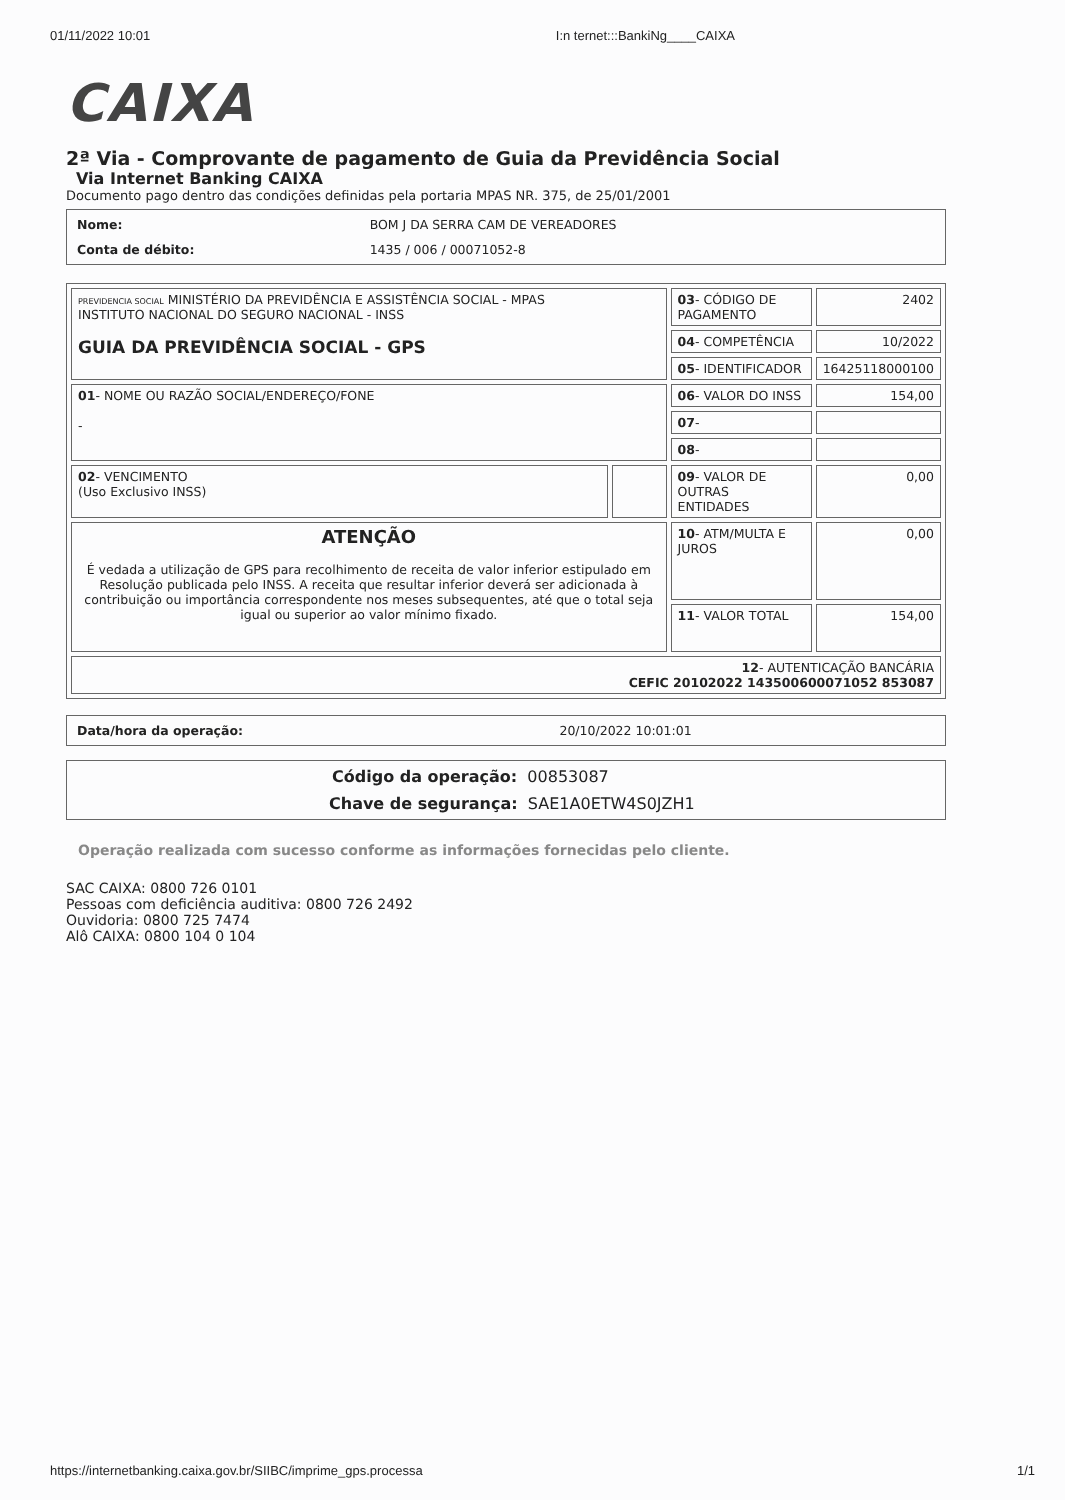01/11/2022 10:01 I:n ternet:::BankiNg____CAIXA
CAIXA
2ª Via - Comprovante de pagamento de Guia da Previdência Social
Via Internet Banking CAIXA
Documento pago dentro das condições definidas pela portaria MPAS NR. 375, de 25/01/2001
| Nome: | BOM J DA SERRA CAM DE VEREADORES |
| Conta de débito: | 1435 / 006 / 00071052-8 |
| PREVIDENCIA SOCIAL MINISTÉRIO DA PREVIDÊNCIA E ASSISTÊNCIA SOCIAL - MPAS INSTITUTO NACIONAL DO SEGURO NACIONAL - INSS GUIA DA PREVIDÊNCIA SOCIAL - GPS | | 03 - CÓDIGO DE PAGAMENTO | 2402 |
| | | 04 - COMPETÊNCIA | 10/2022 |
| | | 05 - IDENTIFICADOR | 16425118000100 |
| 01 - NOME OU RAZÃO SOCIAL/ENDEREÇO/FONE - | | 06 - VALOR DO INSS | 154,00 |
| | | 07 - | |
| | | 08 - | |
| 02 - VENCIMENTO (Uso Exclusivo INSS) | | 09 - VALOR DE OUTRAS ENTIDADES | 0,00 |
| ATENÇÃO É vedada a utilização de GPS para recolhimento de receita de valor inferior estipulado em Resolução publicada pelo INSS. A receita que resultar inferior deverá ser adicionada à contribuição ou importância correspondente nos meses subsequentes, até que o total seja igual ou superior ao valor mínimo fixado. | | 10 - ATM/MULTA E JUROS | 0,00 |
| | | 11 - VALOR TOTAL | 154,00 |
| 12 - AUTENTICAÇÃO BANCÁRIA CEFIC 20102022 143500600071052 853087 | | | |
| Data/hora da operação: | 20/10/2022 10:01:01 |
Código da operação: 00853087
Chave de segurança: SAE1A0ETW4S0JZH1
Operação realizada com sucesso conforme as informações fornecidas pelo cliente.
SAC CAIXA: 0800 726 0101
Pessoas com deficiência auditiva: 0800 726 2492
Ouvidoria: 0800 725 7474
Alô CAIXA: 0800 104 0 104
https://internetbanking.caixa.gov.br/SIIBC/imprime_gps.processa 1/1